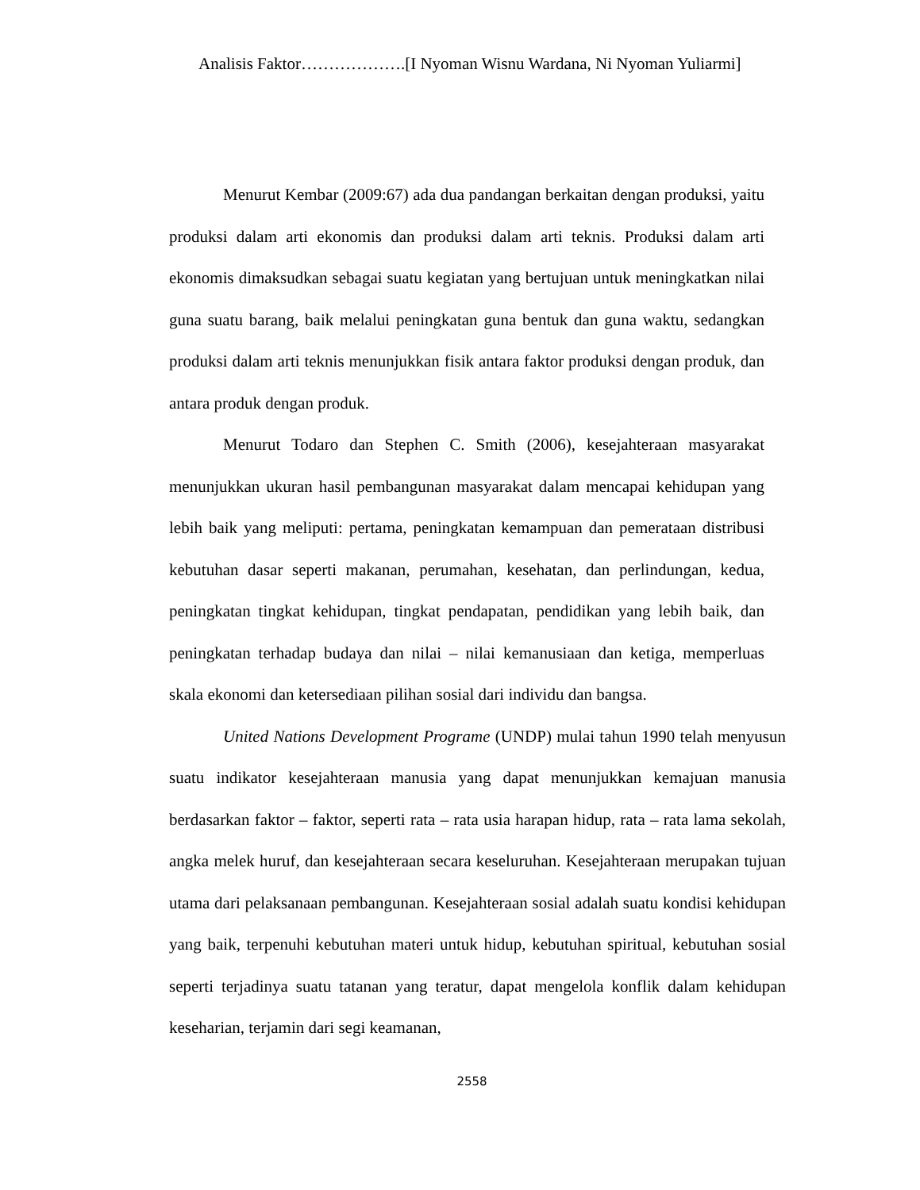Analisis Faktor……………….[I Nyoman Wisnu Wardana, Ni Nyoman Yuliarmi]
Menurut Kembar (2009:67) ada dua pandangan berkaitan dengan produksi, yaitu produksi dalam arti ekonomis dan produksi dalam arti teknis. Produksi dalam arti ekonomis dimaksudkan sebagai suatu kegiatan yang bertujuan untuk meningkatkan nilai guna suatu barang, baik melalui peningkatan guna bentuk dan guna waktu, sedangkan produksi dalam arti teknis menunjukkan fisik antara faktor produksi dengan produk, dan antara produk dengan produk.
Menurut Todaro dan Stephen C. Smith (2006), kesejahteraan masyarakat menunjukkan ukuran hasil pembangunan masyarakat dalam mencapai kehidupan yang lebih baik yang meliputi: pertama, peningkatan kemampuan dan pemerataan distribusi kebutuhan dasar seperti makanan, perumahan, kesehatan, dan perlindungan, kedua, peningkatan tingkat kehidupan, tingkat pendapatan, pendidikan yang lebih baik, dan peningkatan terhadap budaya dan nilai – nilai kemanusiaan dan ketiga, memperluas skala ekonomi dan ketersediaan pilihan sosial dari individu dan bangsa.
United Nations Development Programe (UNDP) mulai tahun 1990 telah menyusun suatu indikator kesejahteraan manusia yang dapat menunjukkan kemajuan manusia berdasarkan faktor – faktor, seperti rata – rata usia harapan hidup, rata – rata lama sekolah, angka melek huruf, dan kesejahteraan secara keseluruhan. Kesejahteraan merupakan tujuan utama dari pelaksanaan pembangunan. Kesejahteraan sosial adalah suatu kondisi kehidupan yang baik, terpenuhi kebutuhan materi untuk hidup, kebutuhan spiritual, kebutuhan sosial seperti terjadinya suatu tatanan yang teratur, dapat mengelola konflik dalam kehidupan keseharian, terjamin dari segi keamanan,
2558